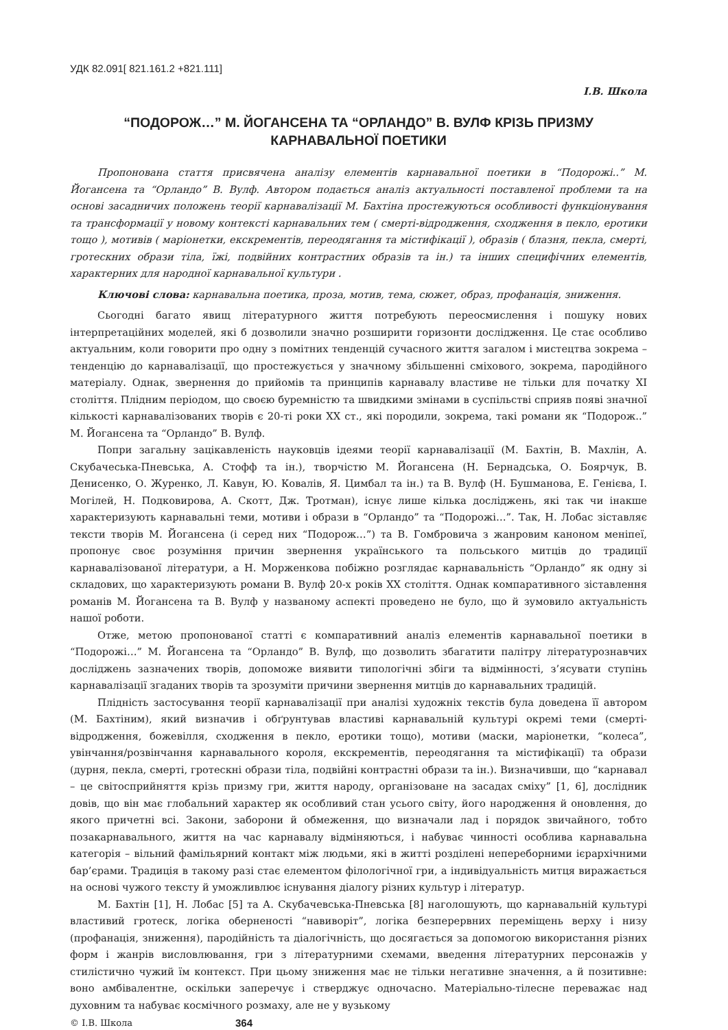УДК 82.091[ 821.161.2 +821.111]
І.В. Школа
“ПОДОРОЖ…” М. ЙОГАНСЕНА ТА “ОРЛАНДО” В. ВУЛФ КРІЗЬ ПРИЗМУ КАРНАВАЛЬНОЇ ПОЕТИКИ
Пропонована стаття присвячена аналізу елементів карнавальної поетики в “Подорожі..” М. Йогансена та “Орландо” В. Вулф. Автором подається аналіз актуальності поставленої проблеми та на основі засадничих положень теорії карнавалізації М. Бахтіна простежуються особливості функціонування та трансформації у новому контексті карнавальних тем ( смерті-відродження, сходження в пекло, еротики тощо ), мотивів ( маріонетки, екскрементів, переодягання та містифікації ), образів ( блазня, пекла, смерті, гротескних образи тіла, їжі, подвійних контрастних образів та ін.) та інших специфічних елементів, характерних для народної карнавальної культури .
Ключові слова: карнавальна поетика, проза, мотив, тема, сюжет, образ, профанація, зниження.
Сьогодні багато явищ літературного життя потребують переосмислення і пошуку нових інтерпретаційних моделей, які б дозволили значно розширити горизонти дослідження. Це стає особливо актуальним, коли говорити про одну з помітних тенденцій сучасного життя загалом і мистецтва зокрема – тенденцію до карнавалізації, що простежується у значному збільшенні сміхового, зокрема, пародійного матеріалу. Однак, звернення до прийомів та принципів карнавалу властиве не тільки для початку ХІ століття. Плідним періодом, що своєю буремністю та швидкими змінами в суспільстві сприяв появі значної кількості карнавалізованих творів є 20-ті роки ХХ ст., які породили, зокрема, такі романи як “Подорож..” М. Йогансена та “Орландо” В. Вулф.
Попри загальну зацікавленість науковців ідеями теорії карнавалізації (М. Бахтін, В. Махлін, А. Скубачеська-Пневська, А. Стофф та ін.), творчістю М. Йогансена (Н. Бернадська, О. Боярчук, В. Денисенко, О. Журенко, Л. Кавун, Ю. Ковалів, Я. Цимбал та ін.) та В. Вулф (Н. Бушманова, Е. Генієва, І. Могілей, Н. Подковирова, А. Скотт, Дж. Тротман), існує лише кілька досліджень, які так чи інакше характеризують карнавальні теми, мотиви і образи в “Орландо” та “Подорожі…”. Так, Н. Лобас зіставляє тексти творів М. Йогансена (і серед них “Подорож…”) та В. Гомбровича з жанровим каноном меніпеї, пропонує своє розуміння причин звернення українського та польського митців до традиції карнавалізованої літератури, а Н. Морженкова побіжно розглядає карнавальність “Орландо” як одну зі складових, що характеризують романи В. Вулф 20-х років ХХ століття. Однак компаративного зіставлення романів М. Йогансена та В. Вулф у названому аспекті проведено не було, що й зумовило актуальність нашої роботи.
Отже, метою пропонованої статті є компаративний аналіз елементів карнавальної поетики в “Подорожі…” М. Йогансена та “Орландо” В. Вулф, що дозволить збагатити палітру літературознавчих досліджень зазначених творів, допоможе виявити типологічні збіги та відмінності, з’ясувати ступінь карнавалізації згаданих творів та зрозуміти причини звернення митців до карнавальних традицій.
Плідність застосування теорії карнавалізації при аналізі художніх текстів була доведена її автором (М. Бахтіним), який визначив і обґрунтував властиві карнавальній культурі окремі теми (смерті-відродження, божевілля, сходження в пекло, еротики тощо), мотиви (маски, маріонетки, “колеса”, увінчання/розвінчання карнавального короля, екскрементів, переодягання та містифікації) та образи (дурня, пекла, смерті, гротескні образи тіла, подвійні контрастні образи та ін.). Визначивши, що “карнавал – це світосприйняття крізь призму гри, життя народу, організоване на засадах сміху” [1, 6], дослідник довів, що він має глобальний характер як особливий стан усього світу, його народження й оновлення, до якого причетні всі. Закони, заборони й обмеження, що визначали лад і порядок звичайного, тобто позакарнавального, життя на час карнавалу відміняються, і набуває чинності особлива карнавальна категорія – вільний фамільярний контакт між людьми, які в житті розділені непереборними ієрархічними бар’єрами. Традиція в такому разі стає елементом філологічної гри, а індивідуальність митця виражається на основі чужого тексту й уможливлює існування діалогу різних культур і літератур.
М. Бахтін [1], Н. Лобас [5] та А. Скубачевська-Пневська [8] наголошують, що карнавальній культурі властивий гротеск, логіка оберненості “навиворіт”, логіка безперервних переміщень верху і низу (профанація, зниження), пародійність та діалогічність, що досягається за допомогою використання різних форм і жанрів висловлювання, гри з літературними схемами, введення літературних персонажів у стилістично чужий їм контекст. При цьому зниження має не тільки негативне значення, а й позитивне: воно амбівалентне, оскільки заперечує і стверджує одночасно. Матеріально-тілесне переважає над духовним та набуває космічного розмаху, але не у вузькому
© І.В. Школа 364